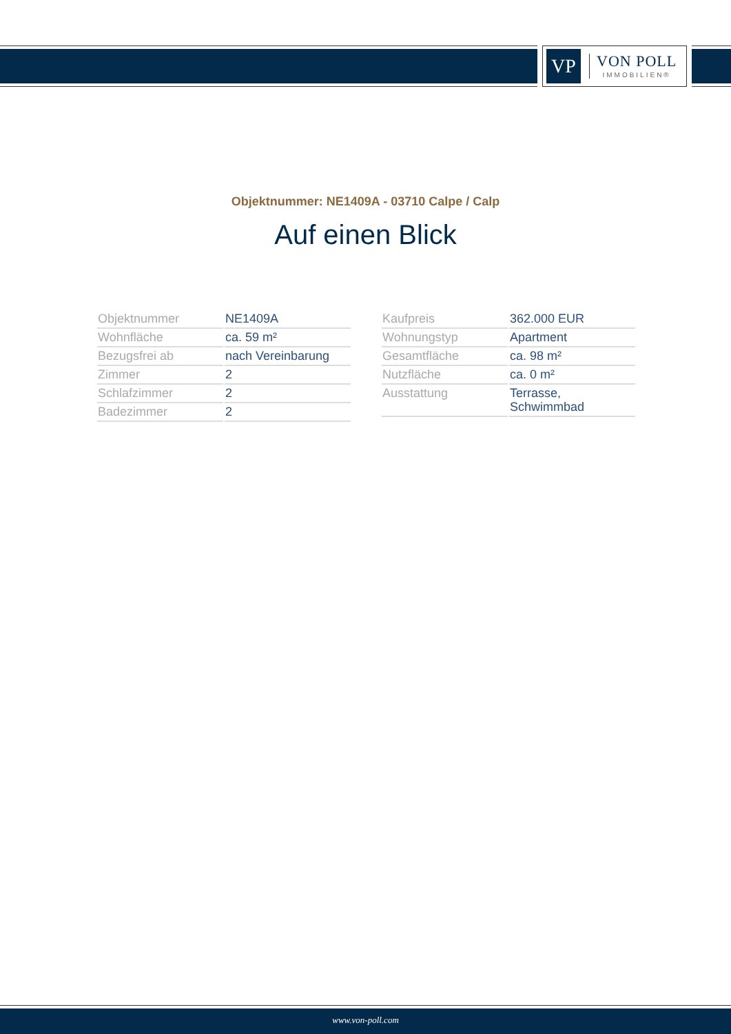VP
VON POLL
IMMOBILIEN®
Objektnummer: NE1409A - 03710 Calpe / Calp
Auf einen Blick
| Objektnummer | NE1409A |
| Wohnfläche | ca. 59 m² |
| Bezugsfrei ab | nach Vereinbarung |
| Zimmer | 2 |
| Schlafzimmer | 2 |
| Badezimmer | 2 |
| Kaufpreis | 362.000 EUR |
| Wohnungstyp | Apartment |
| Gesamtfläche | ca. 98 m² |
| Nutzfläche | ca. 0 m² |
| Ausstattung | Terrasse, Schwimmbad |
www.von-poll.com